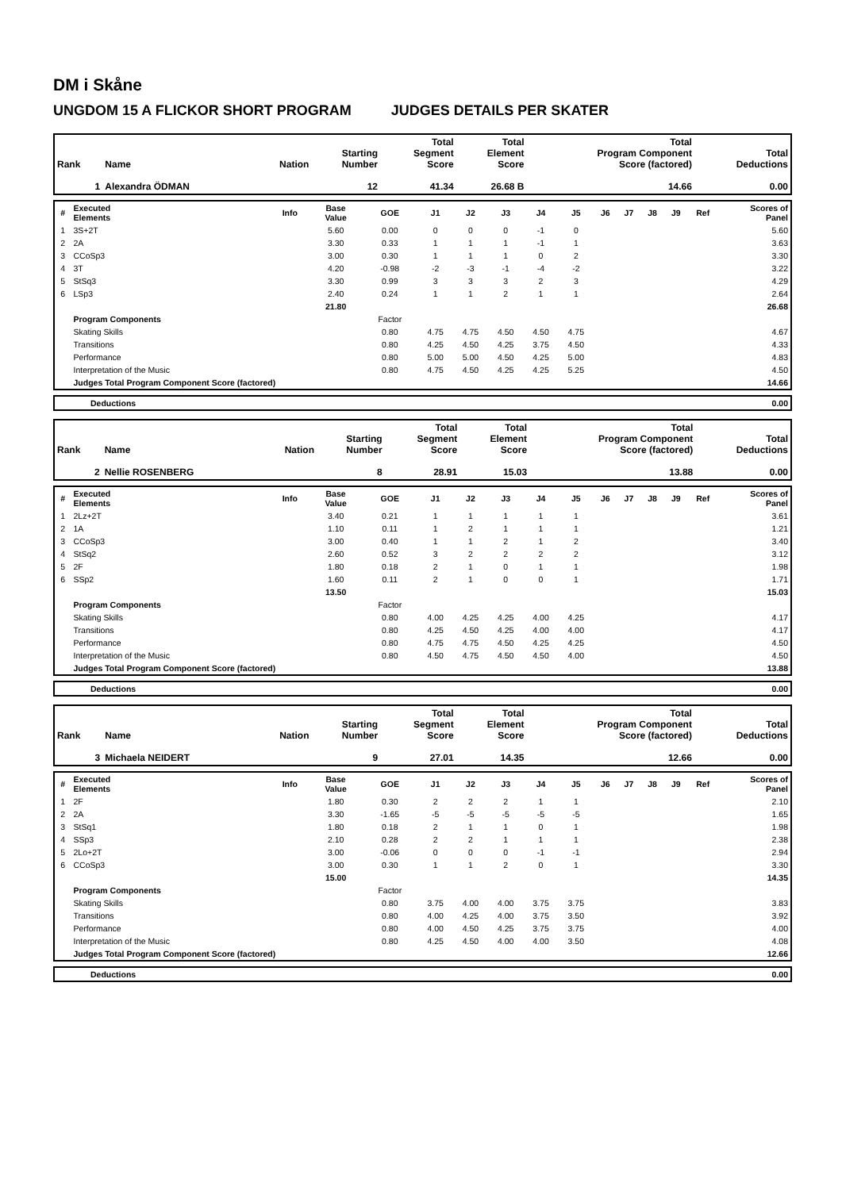DM i Skåne
UNGDOM 15 A FLICKOR SHORT PROGRAM JUDGES DETAILS PER SKATER
| Rank | Name | Nation | Starting Number | Total Segment Score | Total Element Score | Total Program Component Score (factored) | Total Deductions |
| --- | --- | --- | --- | --- | --- | --- | --- |
| 1 | Alexandra ÖDMAN | | 12 | 41.34 | 26.68 B | 14.66 | 0.00 |
| # | Executed Elements | Info | Base Value | GOE | J1 | J2 | J3 | J4 | J5 | J6 | J7 | J8 | J9 | Ref | Scores of Panel |
| --- | --- | --- | --- | --- | --- | --- | --- | --- | --- | --- | --- | --- | --- | --- | --- |
| 1 | 3S+2T | | 5.60 | 0.00 | 0 | 0 | 0 | -1 | 0 | | | | | | 5.60 |
| 2 | 2A | | 3.30 | 0.33 | 1 | 1 | 1 | -1 | 1 | | | | | | 3.63 |
| 3 | CCoSp3 | | 3.00 | 0.30 | 1 | 1 | 1 | 0 | 2 | | | | | | 3.30 |
| 4 | 3T | | 4.20 | -0.98 | -2 | -3 | -1 | -4 | -2 | | | | | | 3.22 |
| 5 | StSq3 | | 3.30 | 0.99 | 3 | 3 | 3 | 2 | 3 | | | | | | 4.29 |
| 6 | LSp3 | | 2.40 | 0.24 | 1 | 1 | 2 | 1 | 1 | | | | | | 2.64 |
| | | | 21.80 | | | | | | | | | | | | 26.68 |
| | Program Components | | | Factor | | | | | | | | | | | |
| | Skating Skills | | | 0.80 | 4.75 | 4.75 | 4.50 | 4.50 | 4.75 | | | | | | 4.67 |
| | Transitions | | | 0.80 | 4.25 | 4.50 | 4.25 | 3.75 | 4.50 | | | | | | 4.33 |
| | Performance | | | 0.80 | 5.00 | 5.00 | 4.50 | 4.25 | 5.00 | | | | | | 4.83 |
| | Interpretation of the Music | | | 0.80 | 4.75 | 4.50 | 4.25 | 4.25 | 5.25 | | | | | | 4.50 |
| | Judges Total Program Component Score (factored) | | | | | | | | | | | | | | 14.66 |
| | Deductions | 0.00 |
| Rank | Name | Nation | Starting Number | Total Segment Score | Total Element Score | Total Program Component Score (factored) | Total Deductions |
| --- | --- | --- | --- | --- | --- | --- | --- |
| 2 | Nellie ROSENBERG | | 8 | 28.91 | 15.03 | 13.88 | 0.00 |
| # | Executed Elements | Info | Base Value | GOE | J1 | J2 | J3 | J4 | J5 | J6 | J7 | J8 | J9 | Ref | Scores of Panel |
| --- | --- | --- | --- | --- | --- | --- | --- | --- | --- | --- | --- | --- | --- | --- | --- |
| 1 | 2Lz+2T | | 3.40 | 0.21 | 1 | 1 | 1 | 1 | 1 | | | | | | 3.61 |
| 2 | 1A | | 1.10 | 0.11 | 1 | 2 | 1 | 1 | 1 | | | | | | 1.21 |
| 3 | CCoSp3 | | 3.00 | 0.40 | 1 | 1 | 2 | 1 | 2 | | | | | | 3.40 |
| 4 | StSq2 | | 2.60 | 0.52 | 3 | 2 | 2 | 2 | 2 | | | | | | 3.12 |
| 5 | 2F | | 1.80 | 0.18 | 2 | 1 | 0 | 1 | 1 | | | | | | 1.98 |
| 6 | SSp2 | | 1.60 | 0.11 | 2 | 1 | 0 | 0 | 1 | | | | | | 1.71 |
| | | | 13.50 | | | | | | | | | | | | 15.03 |
| | Program Components | | | Factor | | | | | | | | | | | |
| | Skating Skills | | | 0.80 | 4.00 | 4.25 | 4.25 | 4.00 | 4.25 | | | | | | 4.17 |
| | Transitions | | | 0.80 | 4.25 | 4.50 | 4.25 | 4.00 | 4.00 | | | | | | 4.17 |
| | Performance | | | 0.80 | 4.75 | 4.75 | 4.50 | 4.25 | 4.25 | | | | | | 4.50 |
| | Interpretation of the Music | | | 0.80 | 4.50 | 4.75 | 4.50 | 4.50 | 4.00 | | | | | | 4.50 |
| | Judges Total Program Component Score (factored) | | | | | | | | | | | | | | 13.88 |
| | Deductions | 0.00 |
| Rank | Name | Nation | Starting Number | Total Segment Score | Total Element Score | Total Program Component Score (factored) | Total Deductions |
| --- | --- | --- | --- | --- | --- | --- | --- |
| 3 | Michaela NEIDERT | | 9 | 27.01 | 14.35 | 12.66 | 0.00 |
| # | Executed Elements | Info | Base Value | GOE | J1 | J2 | J3 | J4 | J5 | J6 | J7 | J8 | J9 | Ref | Scores of Panel |
| --- | --- | --- | --- | --- | --- | --- | --- | --- | --- | --- | --- | --- | --- | --- | --- |
| 1 | 2F | | 1.80 | 0.30 | 2 | 2 | 2 | 1 | 1 | | | | | | 2.10 |
| 2 | 2A | | 3.30 | -1.65 | -5 | -5 | -5 | -5 | -5 | | | | | | 1.65 |
| 3 | StSq1 | | 1.80 | 0.18 | 2 | 1 | 1 | 0 | 1 | | | | | | 1.98 |
| 4 | SSp3 | | 2.10 | 0.28 | 2 | 2 | 1 | 1 | 1 | | | | | | 2.38 |
| 5 | 2Lo+2T | | 3.00 | -0.06 | 0 | 0 | 0 | -1 | -1 | | | | | | 2.94 |
| 6 | CCoSp3 | | 3.00 | 0.30 | 1 | 1 | 2 | 0 | 1 | | | | | | 3.30 |
| | | | 15.00 | | | | | | | | | | | | 14.35 |
| | Program Components | | | Factor | | | | | | | | | | | |
| | Skating Skills | | | 0.80 | 3.75 | 4.00 | 4.00 | 3.75 | 3.75 | | | | | | 3.83 |
| | Transitions | | | 0.80 | 4.00 | 4.25 | 4.00 | 3.75 | 3.50 | | | | | | 3.92 |
| | Performance | | | 0.80 | 4.00 | 4.50 | 4.25 | 3.75 | 3.75 | | | | | | 4.00 |
| | Interpretation of the Music | | | 0.80 | 4.25 | 4.50 | 4.00 | 4.00 | 3.50 | | | | | | 4.08 |
| | Judges Total Program Component Score (factored) | | | | | | | | | | | | | | 12.66 |
| | Deductions | 0.00 |